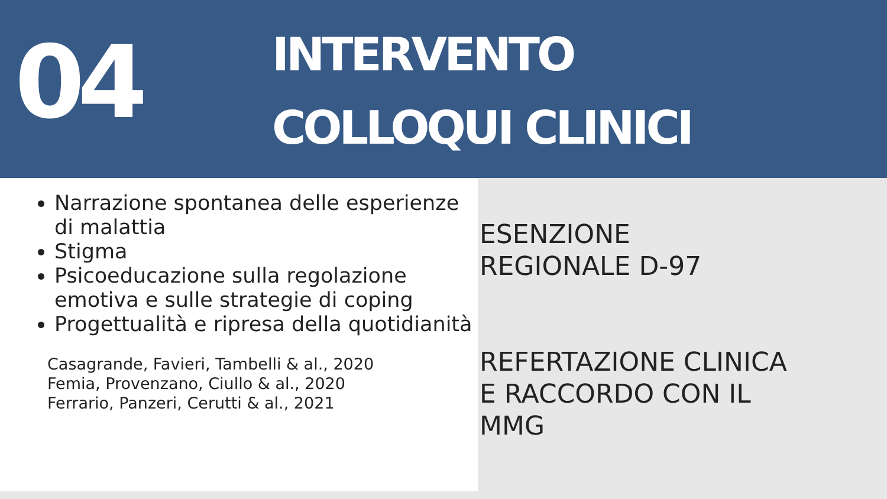04
INTERVENTO
COLLOQUI CLINICI
Narrazione spontanea delle esperienze di malattia
Stigma
Psicoeducazione sulla regolazione emotiva e sulle strategie di coping
Progettualità e ripresa della quotidianità
Casagrande, Favieri, Tambelli & al., 2020
Femia, Provenzano, Ciullo & al., 2020
Ferrario, Panzeri, Cerutti & al., 2021
ESENZIONE
REGIONALE D-97
REFERTAZIONE CLINICA
E RACCORDO CON IL
MMG